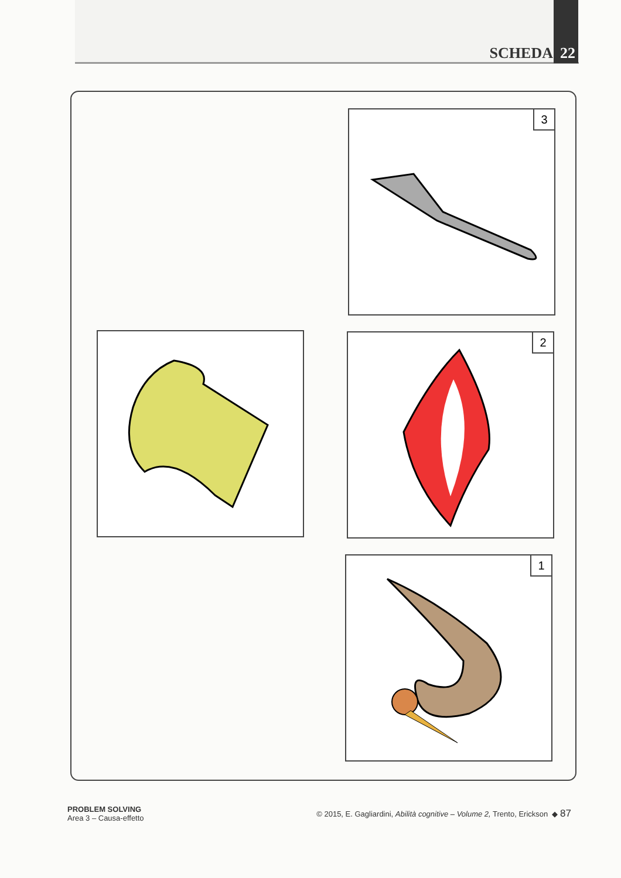SCHEDA 22
3
2
1
PROBLEM SOLVING
Area 3 – Causa-effetto
© 2015, E. Gagliardini, Abilità cognitive – Volume 2, Trento, Erickson ◆ 87